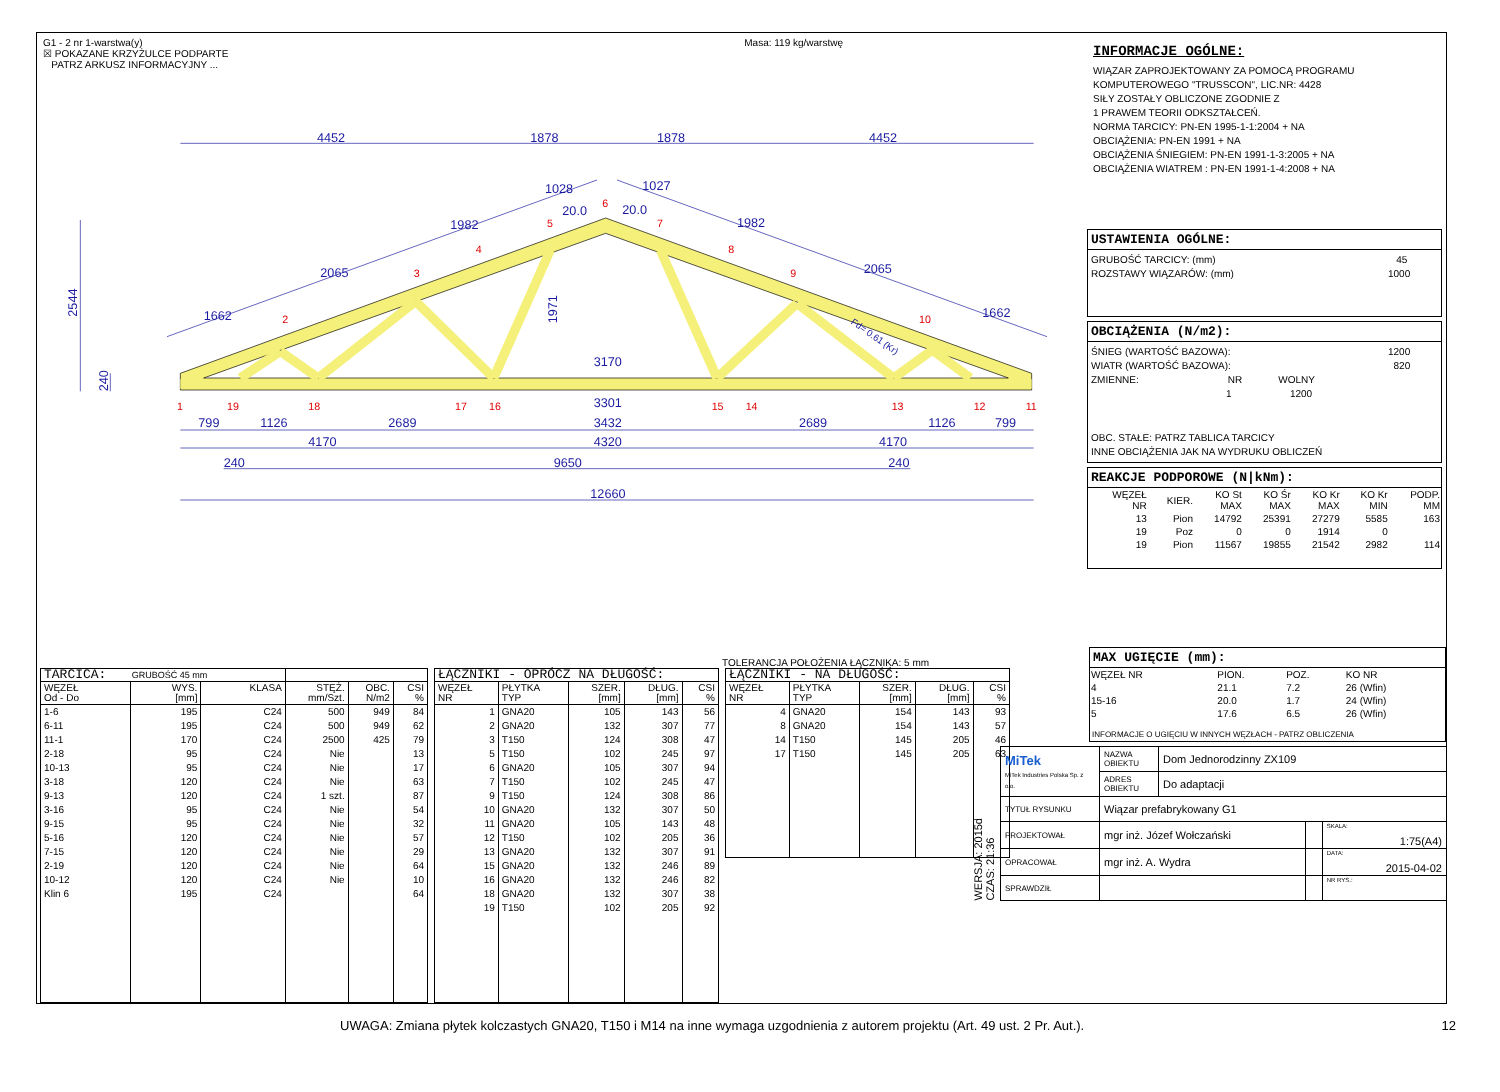G1 - 2 nr 1-warstwa(y)
☒ POKAZANE KRZYŻULCE PODPARTE
PATRZ ARKUSZ INFORMACYJNY ...
Masa: 119 kg/warstwę
4452
1878
1878
4452
1662
2065
1982
1028
20.0
20.0
1027
1982
2065
1662
2544
240
1971
3170
3301
799
1126
2689
3432
2689
1126
799
4170
4320
4170
240
9650
240
12660
Fd= 0.61 (Kr)
1
2
3
4
5
6
7
8
9
10
11
12
13
14
15
16
17
18
19
INFORMACJE OGÓLNE:
WIĄZAR ZAPROJEKTOWANY ZA POMOCĄ PROGRAMU
KOMPUTEROWEGO "TRUSSCON", LIC.NR: 4428
SIŁY ZOSTAŁY OBLICZONE ZGODNIE Z
1 PRAWEM TEORII ODKSZTAŁCEŃ.
NORMA TARCICY: PN-EN 1995-1-1:2004 + NA
OBCIĄŻENIA: PN-EN 1991 + NA
OBCIĄŻENIA ŚNIEGIEM: PN-EN 1991-1-3:2005 + NA
OBCIĄŻENIA WIATREM : PN-EN 1991-1-4:2008 + NA
USTAWIENIA OGÓLNE:
GRUBOŚĆ TARCICY: (mm) 45
ROZSTAWY WIĄZARÓW: (mm) 1000
OBCIĄŻENIA (N/m2):
ŚNIEG (WARTOŚĆ BAZOWA): 1200
WIATR (WARTOŚĆ BAZOWA): 820
ZMIENNE: NR WOLNY
1 1200
OBC. STAŁE: PATRZ TABLICA TARCICY
INNE OBCIĄŻENIA JAK NA WYDRUKU OBLICZEŃ
REAKCJE PODPOROWE (N|kNm):
| WĘZEŁ NR | KIER. | KO St MAX | KO Śr MAX | KO Kr MAX | KO Kr MIN | PODP. MM |
| 13 | Pion | 14792 | 25391 | 27279 | 5585 | 163 |
| 19 | Poz | 0 | 0 | 1914 | 0 | |
| 19 | Pion | 11567 | 19855 | 21542 | 2982 | 114 |
TOLERANCJA POŁOŻENIA ŁĄCZNIKA: 5 mm
| TARCICA: GRUBOŚĆ 45 mm | | | | | |
| --- | --- | --- | --- | --- | --- |
| WĘZEŁ Od - Do | WYS. [mm] | KLASA | STĘŻ. mm/Szt. | OBC. N/m2 | CSI % |
| 1-6 | 195 | C24 | 500 | 949 | 84 |
| 6-11 | 195 | C24 | 500 | 949 | 62 |
| 11-1 | 170 | C24 | 2500 | 425 | 79 |
| 2-18 | 95 | C24 | Nie | | 13 |
| 10-13 | 95 | C24 | Nie | | 17 |
| 3-18 | 120 | C24 | Nie | | 63 |
| 9-13 | 120 | C24 | 1 szt. | | 87 |
| 3-16 | 95 | C24 | Nie | | 54 |
| 9-15 | 95 | C24 | Nie | | 32 |
| 5-16 | 120 | C24 | Nie | | 57 |
| 7-15 | 120 | C24 | Nie | | 29 |
| 2-19 | 120 | C24 | Nie | | 64 |
| 10-12 | 120 | C24 | Nie | | 10 |
| Klin 6 | 195 | C24 | | | 64 |
| ŁĄCZNIKI - OPRÓCZ NA DŁUGOŚĆ: | | | | |
| --- | --- | --- | --- | --- |
| WĘZEŁ NR | PŁYTKA TYP | SZER. [mm] | DŁUG. [mm] | CSI % |
| 1 | GNA20 | 105 | 143 | 56 |
| 2 | GNA20 | 132 | 307 | 77 |
| 3 | T150 | 124 | 308 | 47 |
| 5 | T150 | 102 | 245 | 97 |
| 6 | GNA20 | 105 | 307 | 94 |
| 7 | T150 | 102 | 245 | 47 |
| 9 | T150 | 124 | 308 | 86 |
| 10 | GNA20 | 132 | 307 | 50 |
| 11 | GNA20 | 105 | 143 | 48 |
| 12 | T150 | 102 | 205 | 36 |
| 13 | GNA20 | 132 | 307 | 91 |
| 15 | GNA20 | 132 | 246 | 89 |
| 16 | GNA20 | 132 | 246 | 82 |
| 18 | GNA20 | 132 | 307 | 38 |
| 19 | T150 | 102 | 205 | 92 |
| ŁĄCZNIKI - NA DŁUGOŚĆ: | | | | |
| --- | --- | --- | --- | --- |
| WĘZEŁ NR | PŁYTKA TYP | SZER. [mm] | DŁUG. [mm] | CSI % |
| 4 | GNA20 | 154 | 143 | 93 |
| 8 | GNA20 | 154 | 143 | 57 |
| 14 | T150 | 145 | 205 | 46 |
| 17 | T150 | 145 | 205 | 63 |
MAX UGIĘCIE (mm):
| WĘZEŁ NR | PION. | POZ. | KO NR |
| 4 | 21.1 | 7.2 | 26 (Wfin) |
| 15-16 | 20.0 | 1.7 | 24 (Wfin) |
| 5 | 17.6 | 6.5 | 26 (Wfin) |
INFORMACJE O UGIĘCIU W INNYCH WĘZŁACH - PATRZ OBLICZENIA
WERSJA: 2015d
CZAS: 21:36
| MiTek MiTek Industries Polska Sp. z o.o. | NAZWA OBIEKTU | Dom Jednorodzinny ZX109 | | |
| | ADRES OBIEKTU | Do adaptacji | | |
| TYTUŁ RYSUNKU | Wiązar prefabrykowany G1 | | | |
| PROJEKTOWAŁ | mgr inż. Józef Wołczański | | | SKALA: 1:75(A4) |
| OPRACOWAŁ | mgr inż. A. Wydra | | | DATA: 2015-04-02 |
| SPRAWDZIŁ | | | | NR RYS.: |
UWAGA: Zmiana płytek kolczastych GNA20, T150 i M14 na inne wymaga uzgodnienia z autorem projektu (Art. 49 ust. 2 Pr. Aut.). 12